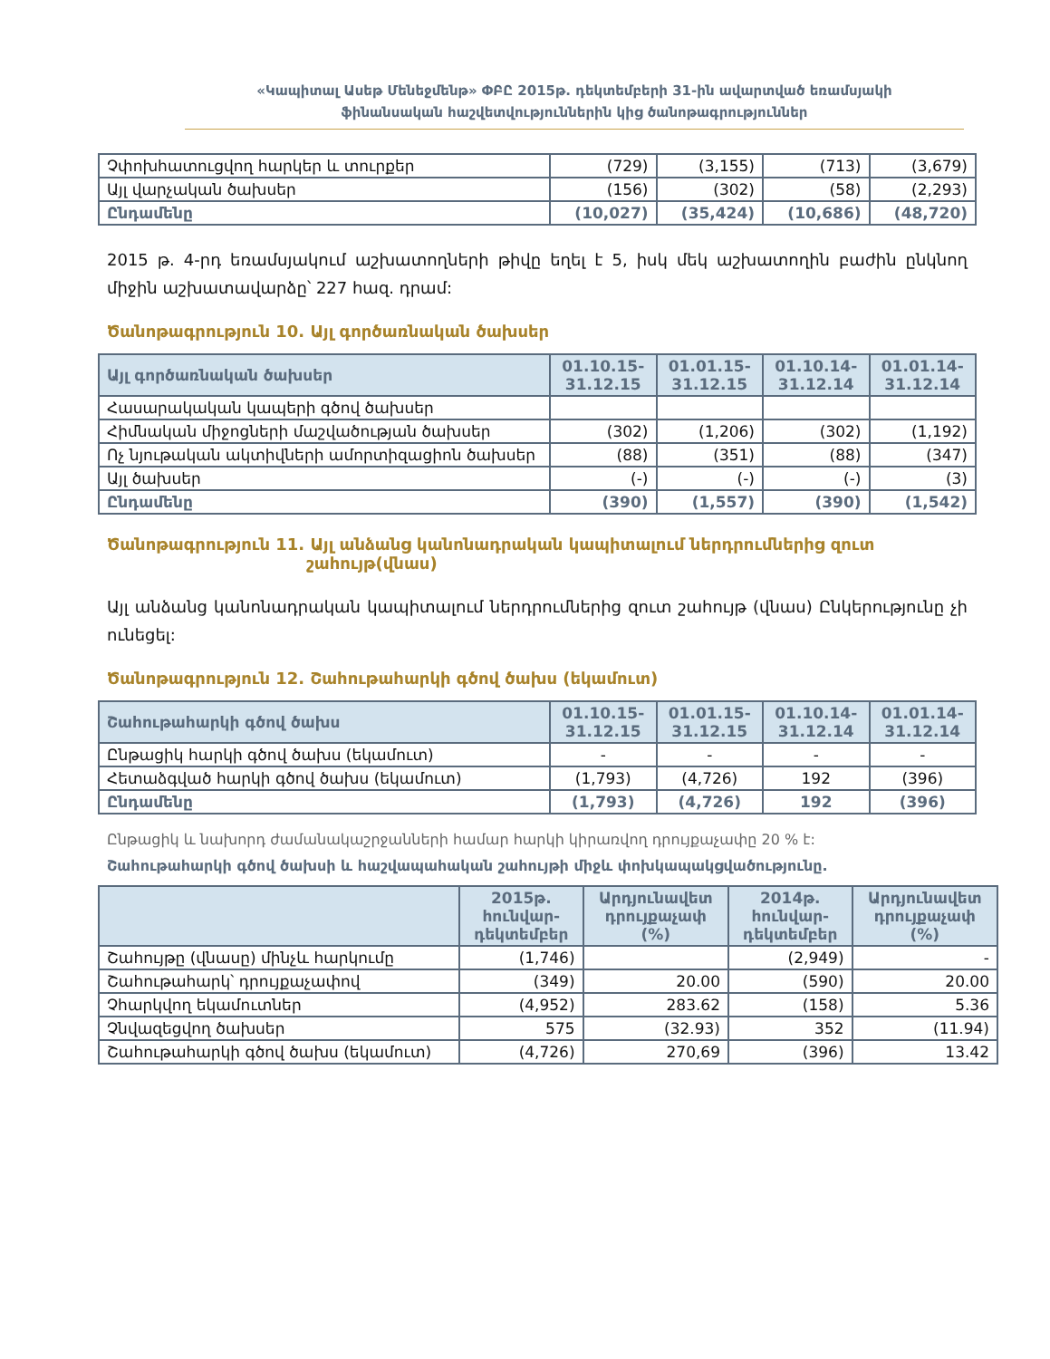«Կապիտալ Ասեթ Մենեջմենթ» ՓԲԸ 2015թ. դեկտեմբերի 31-ին ավարտված եռամսյակի
ֆինանսական հաշվետվություններին կից ծանոթագրություններ
| Չփոխհատուցվող հարկեր և տուրքեր | (729) | (3,155) | (713) | (3,679) |
| Այլ վարչական ծախսեր | (156) | (302) | (58) | (2,293) |
| Ընդամենը | (10,027) | (35,424) | (10,686) | (48,720) |
2015 թ. 4-րդ եռամսյակում աշխատողների թիվը եղել է 5, իսկ մեկ աշխատողին բաժին ընկնող միջին աշխատավարձը՝ 227 հազ. դրամ:
Ծանոթագրություն 10. Այլ գործառնական ծախսեր
| Այլ գործառնական ծախսեր | 01.10.15- 31.12.15 | 01.01.15- 31.12.15 | 01.10.14- 31.12.14 | 01.01.14- 31.12.14 |
| --- | --- | --- | --- | --- |
| Հասարակական կապերի գծով ծախսեր | | | | |
| Հիմնական միջոցների մաշվածության ծախսեր | (302) | (1,206) | (302) | (1,192) |
| Ոչ նյութական ակտիվների ամորտիզացիոն ծախսեր | (88) | (351) | (88) | (347) |
| Այլ ծախսեր | (-) | (-) | (-) | (3) |
| Ընդամենը | (390) | (1,557) | (390) | (1,542) |
Ծանոթագրություն 11. Այլ անձանց կանոնադրական կապիտալում ներդրումներից զուտ
շահույթ(վնաս)
Այլ անձանց կանոնադրական կապիտալում ներդրումներից զուտ շահույթ (վնաս) Ընկերությունը չի ունեցել:
Ծանոթագրություն 12. Շահութահարկի գծով ծախս (եկամուտ)
| Շահութահարկի գծով ծախս | 01.10.15- 31.12.15 | 01.01.15- 31.12.15 | 01.10.14- 31.12.14 | 01.01.14- 31.12.14 |
| --- | --- | --- | --- | --- |
| Ընթացիկ հարկի գծով ծախս (եկամուտ) | - | - | - | - |
| Հետաձգված հարկի գծով ծախս (եկամուտ) | (1,793) | (4,726) | 192 | (396) |
| Ընդամենը | (1,793) | (4,726) | 192 | (396) |
Ընթացիկ և նախորդ ժամանակաշրջանների համար հարկի կիրառվող դրույքաչափը 20 % է:
Շահութահարկի գծով ծախսի և հաշվապահական շահույթի միջև փոխկապակցվածությունը.
| | 2015թ. հունվար- դեկտեմբեր | Արդյունավետ դրույքաչափ (%) | 2014թ. հունվար- դեկտեմբեր | Արդյունավետ դրույքաչափ (%) |
| --- | --- | --- | --- | --- |
| Շահույթը (վնասը) մինչև հարկումը | (1,746) | | (2,949) | - |
| Շահութահարկ՝ դրույքաչափով | (349) | 20.00 | (590) | 20.00 |
| Չհարկվող եկամուտներ | (4,952) | 283.62 | (158) | 5.36 |
| Չնվազեցվող ծախսեր | 575 | (32.93) | 352 | (11.94) |
| Շահութահարկի գծով ծախս (եկամուտ) | (4,726) | 270,69 | (396) | 13.42 |